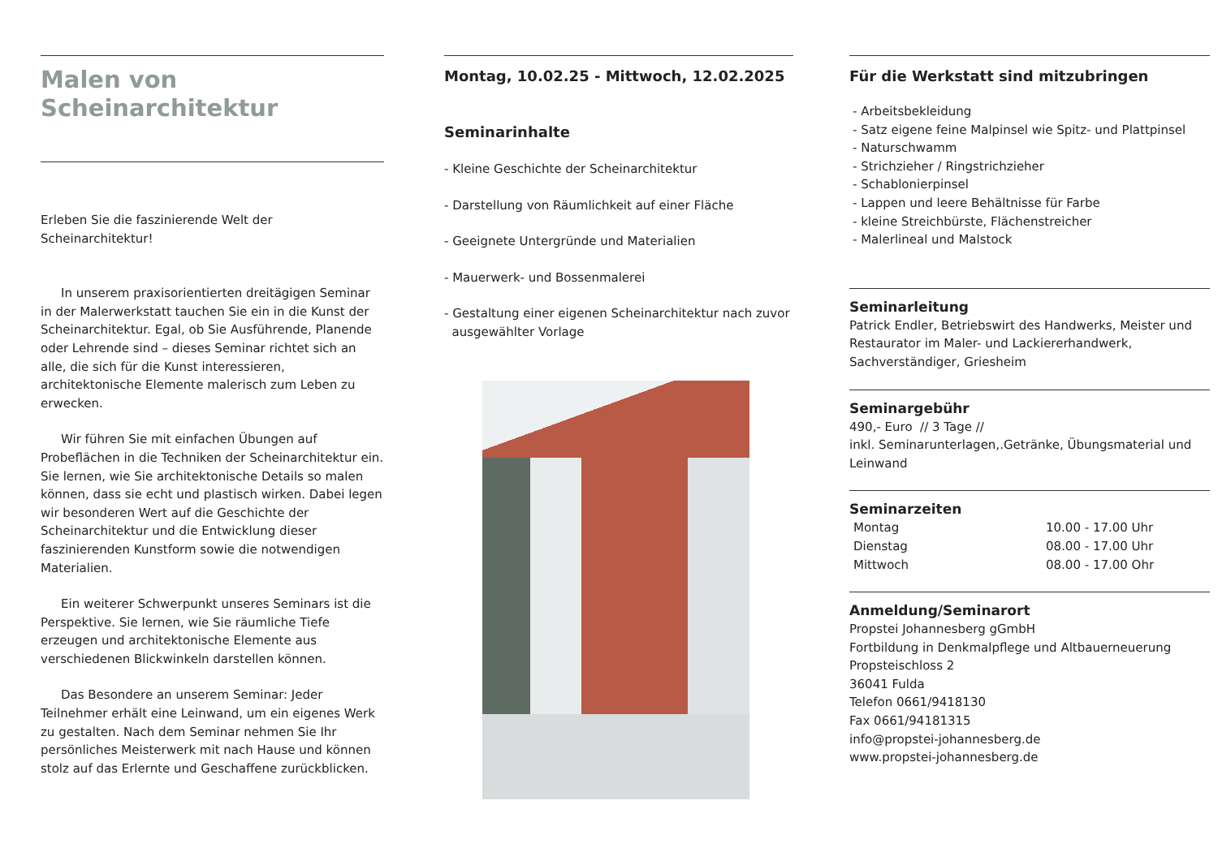Malen von
Scheinarchitektur
Erleben Sie die faszinierende Welt der Scheinarchitektur!
In unserem praxisorientierten dreitägigen Seminar in der Malerwerkstatt tauchen Sie ein in die Kunst der Scheinarchitektur. Egal, ob Sie Ausführende, Planende oder Lehrende sind – dieses Seminar richtet sich an alle, die sich für die Kunst interessieren, architektonische Elemente malerisch zum Leben zu erwecken.
Wir führen Sie mit einfachen Übungen auf Probeflächen in die Techniken der Scheinarchitektur ein. Sie lernen, wie Sie architektonische Details so malen können, dass sie echt und plastisch wirken. Dabei legen wir besonderen Wert auf die Geschichte der Scheinarchitektur und die Entwicklung dieser faszinierenden Kunstform sowie die notwendigen Materialien.
Ein weiterer Schwerpunkt unseres Seminars ist die Perspektive. Sie lernen, wie Sie räumliche Tiefe erzeugen und architektonische Elemente aus verschiedenen Blickwinkeln darstellen können.
Das Besondere an unserem Seminar: Jeder Teilnehmer erhält eine Leinwand, um ein eigenes Werk zu gestalten. Nach dem Seminar nehmen Sie Ihr persönliches Meisterwerk mit nach Hause und können stolz auf das Erlernte und Geschaffene zurückblicken.
Montag, 10.02.25 - Mittwoch, 12.02.2025
Seminarinhalte
- Kleine Geschichte der Scheinarchitektur
- Darstellung von Räumlichkeit auf einer Fläche
- Geeignete Untergründe und Materialien
- Mauerwerk- und Bossenmalerei
- Gestaltung einer eigenen Scheinarchitektur nach zuvor
ausgewählter Vorlage
Für die Werkstatt sind mitzubringen
- Arbeitsbekleidung
- Satz eigene feine Malpinsel wie Spitz- und Plattpinsel
- Naturschwamm
- Strichzieher / Ringstrichzieher
- Schablonierpinsel
- Lappen und leere Behältnisse für Farbe
- kleine Streichbürste, Flächenstreicher
- Malerlineal und Malstock
Seminarleitung
Patrick Endler, Betriebswirt des Handwerks, Meister und Restaurator im Maler- und Lackiererhandwerk, Sachverständiger, Griesheim
Seminargebühr
490,- Euro // 3 Tage //
inkl. Seminarunterlagen,.Getränke, Übungsmaterial und Leinwand
Seminarzeiten
Montag 10.00 - 17.00 Uhr
Dienstag 08.00 - 17.00 Uhr
Mittwoch 08.00 - 17.00 Ohr
Anmeldung/Seminarort
Propstei Johannesberg gGmbH
Fortbildung in Denkmalpflege und Altbauerneuerung
Propsteischloss 2
36041 Fulda
Telefon 0661/9418130
Fax 0661/94181315
info@propstei-johannesberg.de
www.propstei-johannesberg.de